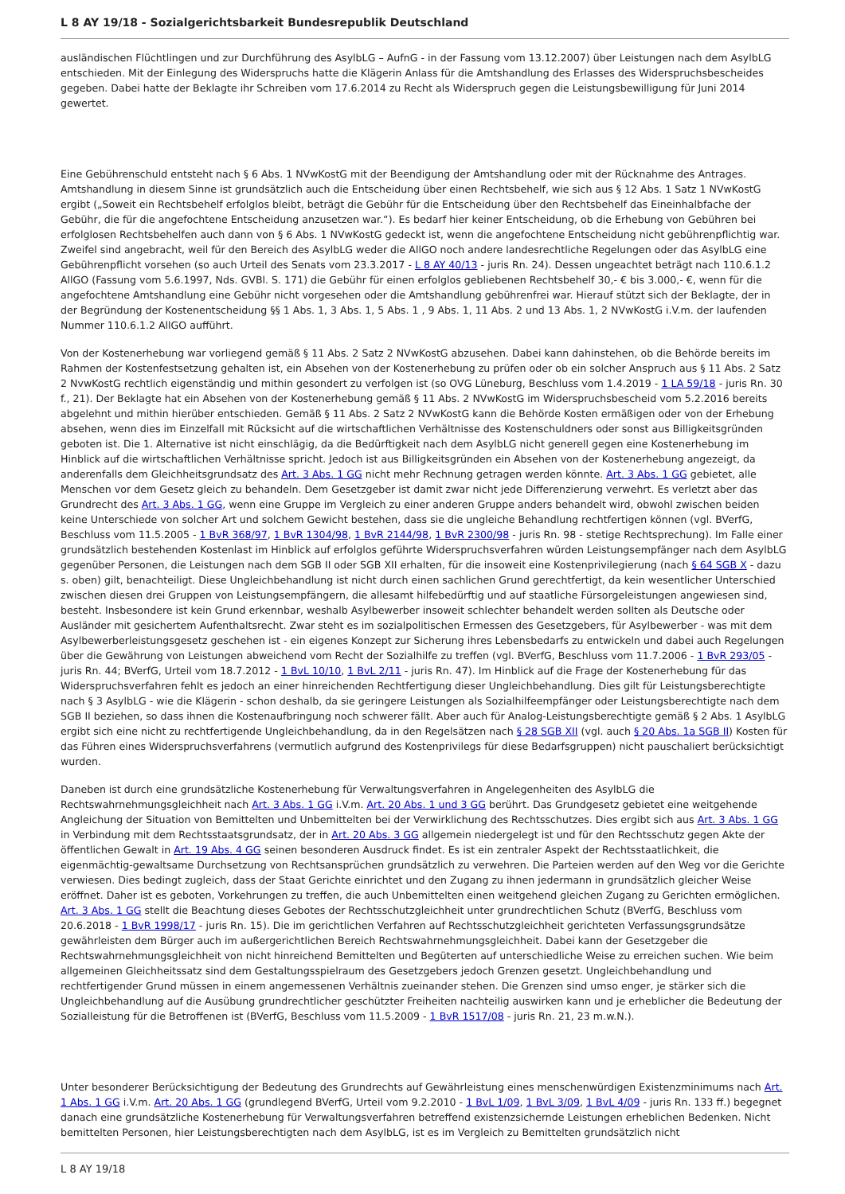L 8 AY 19/18 - Sozialgerichtsbarkeit Bundesrepublik Deutschland
ausländischen Flüchtlingen und zur Durchführung des AsylbLG – AufnG - in der Fassung vom 13.12.2007) über Leistungen nach dem AsylbLG entschieden. Mit der Einlegung des Widerspruchs hatte die Klägerin Anlass für die Amtshandlung des Erlasses des Widerspruchsbescheides gegeben. Dabei hatte der Beklagte ihr Schreiben vom 17.6.2014 zu Recht als Widerspruch gegen die Leistungsbewilligung für Juni 2014 gewertet.
Eine Gebührenschuld entsteht nach § 6 Abs. 1 NVwKostG mit der Beendigung der Amtshandlung oder mit der Rücknahme des Antrages. Amtshandlung in diesem Sinne ist grundsätzlich auch die Entscheidung über einen Rechtsbehelf, wie sich aus § 12 Abs. 1 Satz 1 NVwKostG ergibt („Soweit ein Rechtsbehelf erfolglos bleibt, beträgt die Gebühr für die Entscheidung über den Rechtsbehelf das Eineinhalbfache der Gebühr, die für die angefochtene Entscheidung anzusetzen war.“). Es bedarf hier keiner Entscheidung, ob die Erhebung von Gebühren bei erfolglosen Rechtsbehelfen auch dann von § 6 Abs. 1 NVwKostG gedeckt ist, wenn die angefochtene Entscheidung nicht gebührenpflichtig war. Zweifel sind angebracht, weil für den Bereich des AsylbLG weder die AllGO noch andere landesrechtliche Regelungen oder das AsylbLG eine Gebührenpflicht vorsehen (so auch Urteil des Senats vom 23.3.2017 - L 8 AY 40/13 - juris Rn. 24). Dessen ungeachtet beträgt nach 110.6.1.2 AllGO (Fassung vom 5.6.1997, Nds. GVBl. S. 171) die Gebühr für einen erfolglos gebliebenen Rechtsbehelf 30,- € bis 3.000,- €, wenn für die angefochtene Amtshandlung eine Gebühr nicht vorgesehen oder die Amtshandlung gebührenfrei war. Hierauf stützt sich der Beklagte, der in der Begründung der Kostenentscheidung §§ 1 Abs. 1, 3 Abs. 1, 5 Abs. 1 , 9 Abs. 1, 11 Abs. 2 und 13 Abs. 1, 2 NVwKostG i.V.m. der laufenden Nummer 110.6.1.2 AllGO aufführt.
Von der Kostenerhebung war vorliegend gemäß § 11 Abs. 2 Satz 2 NVwKostG abzusehen. Dabei kann dahinstehen, ob die Behörde bereits im Rahmen der Kostenfestsetzung gehalten ist, ein Absehen von der Kostenerhebung zu prüfen oder ob ein solcher Anspruch aus § 11 Abs. 2 Satz 2 NvwKostG rechtlich eigenständig und mithin gesondert zu verfolgen ist (so OVG Lüneburg, Beschluss vom 1.4.2019 - 1 LA 59/18 - juris Rn. 30 f., 21). Der Beklagte hat ein Absehen von der Kostenerhebung gemäß § 11 Abs. 2 NVwKostG im Widerspruchsbescheid vom 5.2.2016 bereits abgelehnt und mithin hierüber entschieden. Gemäß § 11 Abs. 2 Satz 2 NVwKostG kann die Behörde Kosten ermäßigen oder von der Erhebung absehen, wenn dies im Einzelfall mit Rücksicht auf die wirtschaftlichen Verhältnisse des Kostenschuldners oder sonst aus Billigkeitsgründen geboten ist. Die 1. Alternative ist nicht einschlägig, da die Bedürftigkeit nach dem AsylbLG nicht generell gegen eine Kostenerhebung im Hinblick auf die wirtschaftlichen Verhältnisse spricht. Jedoch ist aus Billigkeitsgründen ein Absehen von der Kostenerhebung angezeigt, da anderenfalls dem Gleichheitsgrundsatz des Art. 3 Abs. 1 GG nicht mehr Rechnung getragen werden könnte. Art. 3 Abs. 1 GG gebietet, alle Menschen vor dem Gesetz gleich zu behandeln. Dem Gesetzgeber ist damit zwar nicht jede Differenzierung verwehrt. Es verletzt aber das Grundrecht des Art. 3 Abs. 1 GG, wenn eine Gruppe im Vergleich zu einer anderen Gruppe anders behandelt wird, obwohl zwischen beiden keine Unterschiede von solcher Art und solchem Gewicht bestehen, dass sie die ungleiche Behandlung rechtfertigen können (vgl. BVerfG, Beschluss vom 11.5.2005 - 1 BvR 368/97, 1 BvR 1304/98, 1 BvR 2144/98, 1 BvR 2300/98 - juris Rn. 98 - stetige Rechtsprechung). Im Falle einer grundsätzlich bestehenden Kostenlast im Hinblick auf erfolglos geführte Widerspruchsverfahren würden Leistungsempfänger nach dem AsylbLG gegenüber Personen, die Leistungen nach dem SGB II oder SGB XII erhalten, für die insoweit eine Kostenprivilegierung (nach § 64 SGB X - dazu s. oben) gilt, benachteiligt. Diese Ungleichbehandlung ist nicht durch einen sachlichen Grund gerechtfertigt, da kein wesentlicher Unterschied zwischen diesen drei Gruppen von Leistungsempfängern, die allesamt hilfebedürftig und auf staatliche Fürsorgeleistungen angewiesen sind, besteht. Insbesondere ist kein Grund erkennbar, weshalb Asylbewerber insoweit schlechter behandelt werden sollten als Deutsche oder Ausländer mit gesichertem Aufenthaltsrecht. Zwar steht es im sozialpolitischen Ermessen des Gesetzgebers, für Asylbewerber - was mit dem Asylbewerberleistungsgesetz geschehen ist - ein eigenes Konzept zur Sicherung ihres Lebensbedarfs zu entwickeln und dabei auch Regelungen über die Gewährung von Leistungen abweichend vom Recht der Sozialhilfe zu treffen (vgl. BVerfG, Beschluss vom 11.7.2006 - 1 BvR 293/05 - juris Rn. 44; BVerfG, Urteil vom 18.7.2012 - 1 BvL 10/10, 1 BvL 2/11 - juris Rn. 47). Im Hinblick auf die Frage der Kostenerhebung für das Widerspruchsverfahren fehlt es jedoch an einer hinreichenden Rechtfertigung dieser Ungleichbehandlung. Dies gilt für Leistungsberechtigte nach § 3 AsylbLG - wie die Klägerin - schon deshalb, da sie geringere Leistungen als Sozialhilfeempfänger oder Leistungsberechtigte nach dem SGB II beziehen, so dass ihnen die Kostenaufbringung noch schwerer fällt. Aber auch für Analog-Leistungsberechtigte gemäß § 2 Abs. 1 AsylbLG ergibt sich eine nicht zu rechtfertigende Ungleichbehandlung, da in den Regelsätzen nach § 28 SGB XII (vgl. auch § 20 Abs. 1a SGB II) Kosten für das Führen eines Widerspruchsverfahrens (vermutlich aufgrund des Kostenprivilegs für diese Bedarfsgruppen) nicht pauschaliert berücksichtigt wurden.
Daneben ist durch eine grundsätzliche Kostenerhebung für Verwaltungsverfahren in Angelegenheiten des AsylbLG die Rechtswahrnehmungsgleichheit nach Art. 3 Abs. 1 GG i.V.m. Art. 20 Abs. 1 und 3 GG berührt. Das Grundgesetz gebietet eine weitgehende Angleichung der Situation von Bemittelten und Unbemittelten bei der Verwirklichung des Rechtsschutzes. Dies ergibt sich aus Art. 3 Abs. 1 GG in Verbindung mit dem Rechtsstaatsgrundsatz, der in Art. 20 Abs. 3 GG allgemein niedergelegt ist und für den Rechtsschutz gegen Akte der öffentlichen Gewalt in Art. 19 Abs. 4 GG seinen besonderen Ausdruck findet. Es ist ein zentraler Aspekt der Rechtsstaatlichkeit, die eigenmächtig-gewaltsame Durchsetzung von Rechtsansprüchen grundsätzlich zu verwehren. Die Parteien werden auf den Weg vor die Gerichte verwiesen. Dies bedingt zugleich, dass der Staat Gerichte einrichtet und den Zugang zu ihnen jedermann in grundsätzlich gleicher Weise eröffnet. Daher ist es geboten, Vorkehrungen zu treffen, die auch Unbemittelten einen weitgehend gleichen Zugang zu Gerichten ermöglichen. Art. 3 Abs. 1 GG stellt die Beachtung dieses Gebotes der Rechtsschutzgleichheit unter grundrechtlichen Schutz (BVerfG, Beschluss vom 20.6.2018 - 1 BvR 1998/17 - juris Rn. 15). Die im gerichtlichen Verfahren auf Rechtsschutzgleichheit gerichteten Verfassungsgrundsätze gewährleisten dem Bürger auch im außergerichtlichen Bereich Rechtswahrnehmungsgleichheit. Dabei kann der Gesetzgeber die Rechtswahrnehmungsgleichheit von nicht hinreichend Bemittelten und Begüterten auf unterschiedliche Weise zu erreichen suchen. Wie beim allgemeinen Gleichheitssatz sind dem Gestaltungsspielraum des Gesetzgebers jedoch Grenzen gesetzt. Ungleichbehandlung und rechtfertigender Grund müssen in einem angemessenen Verhältnis zueinander stehen. Die Grenzen sind umso enger, je stärker sich die Ungleichbehandlung auf die Ausübung grundrechtlicher geschützter Freiheiten nachteilig auswirken kann und je erheblicher die Bedeutung der Sozialleistung für die Betroffenen ist (BVerfG, Beschluss vom 11.5.2009 - 1 BvR 1517/08 - juris Rn. 21, 23 m.w.N.).
Unter besonderer Berücksichtigung der Bedeutung des Grundrechts auf Gewährleistung eines menschenwürdigen Existenzminimums nach Art. 1 Abs. 1 GG i.V.m. Art. 20 Abs. 1 GG (grundlegend BVerfG, Urteil vom 9.2.2010 - 1 BvL 1/09, 1 BvL 3/09, 1 BvL 4/09 - juris Rn. 133 ff.) begegnet danach eine grundsätzliche Kostenerhebung für Verwaltungsverfahren betreffend existenzsichernde Leistungen erheblichen Bedenken. Nicht bemittelten Personen, hier Leistungsberechtigten nach dem AsylbLG, ist es im Vergleich zu Bemittelten grundsätzlich nicht
L 8 AY 19/18